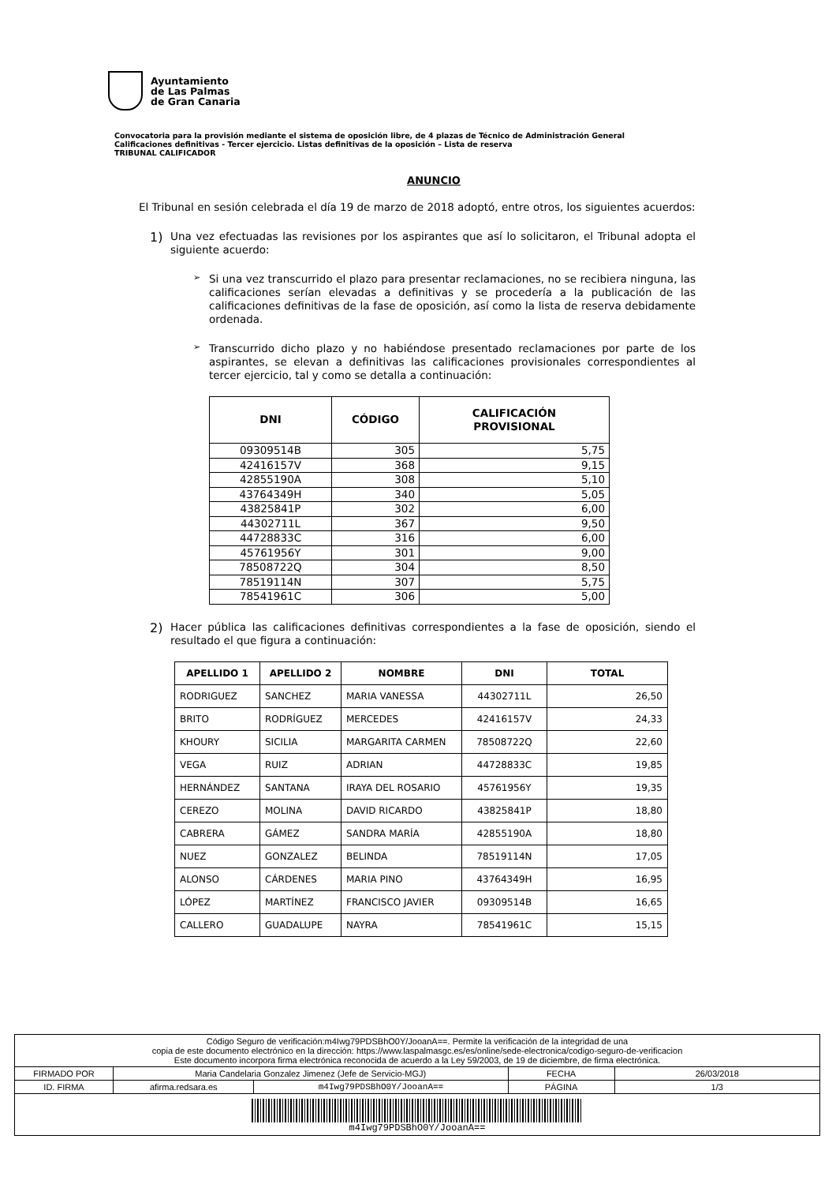Ayuntamiento
de Las Palmas
de Gran Canaria
Convocatoria para la provisión mediante el sistema de oposición libre, de 4 plazas de Técnico de Administración General
Calificaciones definitivas - Tercer ejercicio. Listas definitivas de la oposición – Lista de reserva
TRIBUNAL CALIFICADOR
ANUNCIO
El Tribunal en sesión celebrada el día 19 de marzo de 2018 adoptó, entre otros, los siguientes acuerdos:
1)
Una vez efectuadas las revisiones por los aspirantes que así lo solicitaron, el Tribunal adopta el siguiente acuerdo:
➢
Si una vez transcurrido el plazo para presentar reclamaciones, no se recibiera ninguna, las calificaciones serían elevadas a definitivas y se procedería a la publicación de las calificaciones definitivas de la fase de oposición, así como la lista de reserva debidamente ordenada.
➢
Transcurrido dicho plazo y no habiéndose presentado reclamaciones por parte de los aspirantes, se elevan a definitivas las calificaciones provisionales correspondientes al tercer ejercicio, tal y como se detalla a continuación:
| DNI | CÓDIGO | CALIFICACIÓN PROVISIONAL |
| --- | --- | --- |
| 09309514B | 305 | 5,75 |
| 42416157V | 368 | 9,15 |
| 42855190A | 308 | 5,10 |
| 43764349H | 340 | 5,05 |
| 43825841P | 302 | 6,00 |
| 44302711L | 367 | 9,50 |
| 44728833C | 316 | 6,00 |
| 45761956Y | 301 | 9,00 |
| 78508722Q | 304 | 8,50 |
| 78519114N | 307 | 5,75 |
| 78541961C | 306 | 5,00 |
2)
Hacer pública las calificaciones definitivas correspondientes a la fase de oposición, siendo el resultado el que figura a continuación:
| APELLIDO 1 | APELLIDO 2 | NOMBRE | DNI | TOTAL |
| --- | --- | --- | --- | --- |
| RODRIGUEZ | SANCHEZ | MARIA VANESSA | 44302711L | 26,50 |
| BRITO | RODRÍGUEZ | MERCEDES | 42416157V | 24,33 |
| KHOURY | SICILIA | MARGARITA CARMEN | 78508722Q | 22,60 |
| VEGA | RUIZ | ADRIAN | 44728833C | 19,85 |
| HERNÁNDEZ | SANTANA | IRAYA DEL ROSARIO | 45761956Y | 19,35 |
| CEREZO | MOLINA | DAVID RICARDO | 43825841P | 18,80 |
| CABRERA | GÁMEZ | SANDRA MARÍA | 42855190A | 18,80 |
| NUEZ | GONZALEZ | BELINDA | 78519114N | 17,05 |
| ALONSO | CÁRDENES | MARIA PINO | 43764349H | 16,95 |
| LÓPEZ | MARTÍNEZ | FRANCISCO JAVIER | 09309514B | 16,65 |
| CALLERO | GUADALUPE | NAYRA | 78541961C | 15,15 |
| Código Seguro de verificación:m4Iwg79PDSBhO0Y/JooanA==. Permite la verificación de la integridad de una copia de este documento electrónico en la dirección: https://www.laspalmasgc.es/es/online/sede-electronica/codigo-seguro-de-verificacion Este documento incorpora firma electrónica reconocida de acuerdo a la Ley 59/2003, de 19 de diciembre, de firma electrónica. | | | | |
| FIRMADO POR | Maria Candelaria Gonzalez Jimenez (Jefe de Servicio-MGJ) | | FECHA | 26/03/2018 |
| ID. FIRMA | afirma.redsara.es | m4Iwg79PDSBhO0Y/JooanA== | PÁGINA | 1/3 |
| m4Iwg79PDSBhO0Y/JooanA== | | | | |